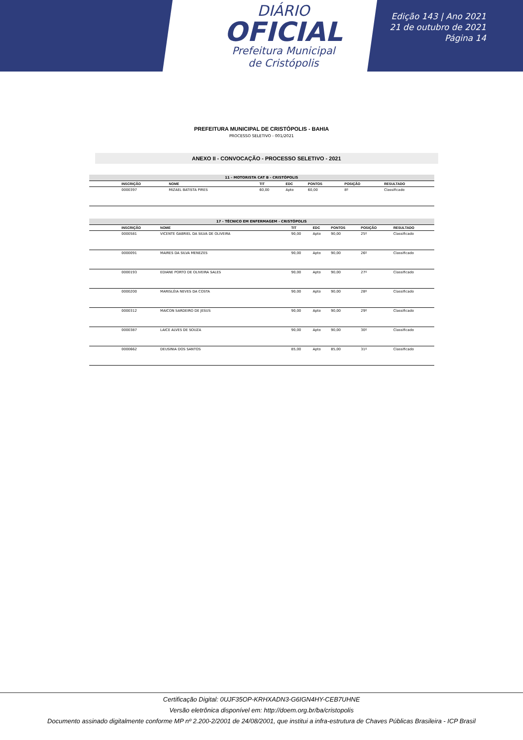DIÁRIO
OFICIAL
Prefeitura Municipal
de Cristópolis
Edição 143 | Ano 2021
21 de outubro de 2021
Página 14
PREFEITURA MUNICIPAL DE CRISTÓPOLIS - BAHIA
PROCESSO SELETIVO - 001/2021
ANEXO II - CONVOCAÇÃO - PROCESSO SELETIVO - 2021
| 11 - MOTORISTA CAT B - CRISTÓPOLIS | | | | | | | |
| | INSCRIÇÃO | NOME | TIT | EDC | PONTOS | POSIÇÃO | RESULTADO |
| | 0000397 | MIZAEL BATISTA PIRES | 60,00 | Apto | 60,00 | 8º | Classificado |
| 17 - TÉCNICO EM ENFERMAGEM - CRISTÓPOLIS | | | | | | | |
| | INSCRIÇÃO | NOME | TIT | EDC | PONTOS | POSIÇÃO | RESULTADO |
| | 0000581 | VICENTE GABRIEL DA SILVA DE OLIVEIRA | 90,00 | Apto | 90,00 | 25º | Classificado |
| | 0000091 | MAIRES DA SILVA MENEZES | 90,00 | Apto | 90,00 | 26º | Classificado |
| | 0000193 | EDIANE PORTO DE OLIVEIRA SALES | 90,00 | Apto | 90,00 | 27º | Classificado |
| | 0000200 | MARISLÉIA NEVES DA COSTA | 90,00 | Apto | 90,00 | 28º | Classificado |
| | 0000312 | MAICON SARDEIRO DE JESUS | 90,00 | Apto | 90,00 | 29º | Classificado |
| | 0000387 | LAICE ALVES DE SOUZA | 90,00 | Apto | 90,00 | 30º | Classificado |
| | 0000662 | DEUSINIA DOS SANTOS | 85,00 | Apto | 85,00 | 31º | Classificado |
Certificação Digital: 0UJF35OP-KRHXADN3-G6IGN4HY-CEB7UHNE
Versão eletrônica disponível em: http://doem.org.br/ba/cristopolis
Documento assinado digitalmente conforme MP nº 2.200-2/2001 de 24/08/2001, que institui a infra-estrutura de Chaves Públicas Brasileira - ICP Brasil